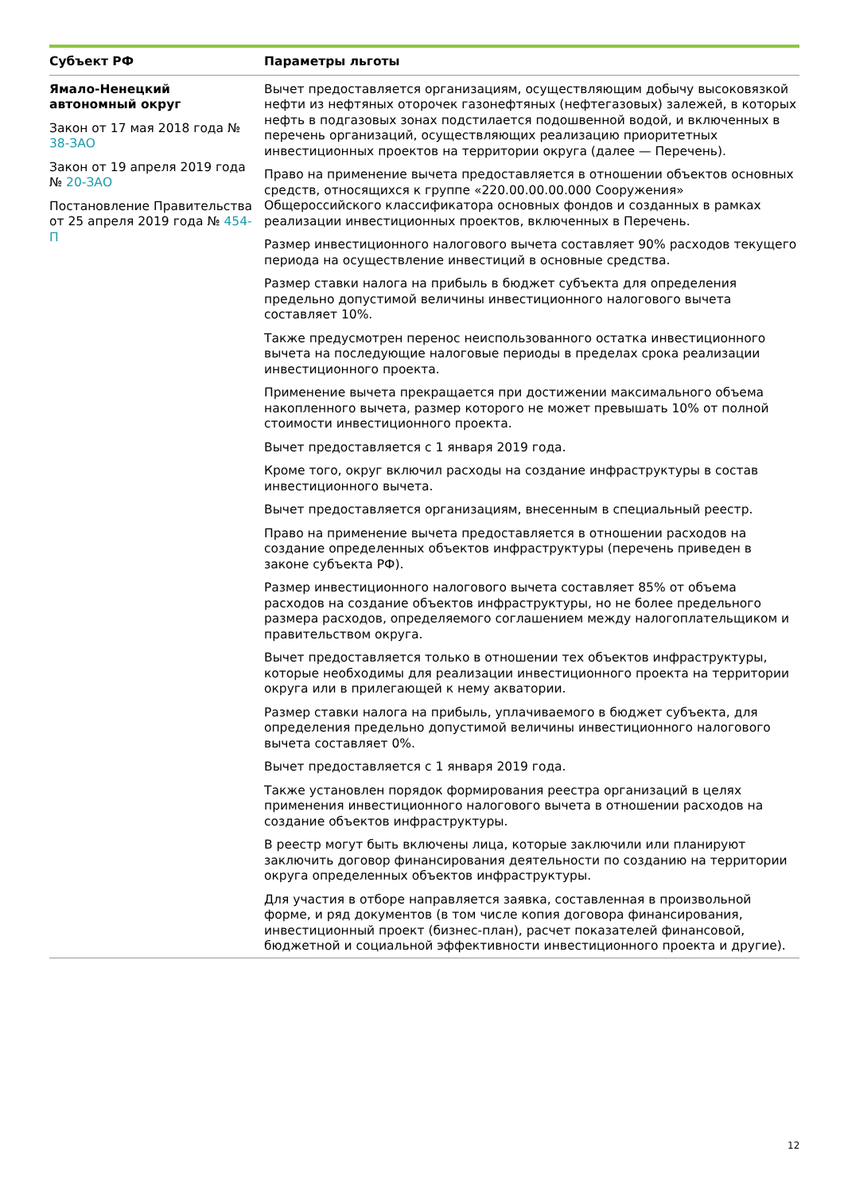| Субъект РФ | Параметры льготы |
| --- | --- |
| Ямало-Ненецкий автономный округ Закон от 17 мая 2018 года № 38-ЗАО Закон от 19 апреля 2019 года № 20-ЗАО Постановление Правительства от 25 апреля 2019 года № 454-П | Вычет предоставляется организациям, осуществляющим добычу высоковязкой нефти из нефтяных оторочек газонефтяных (нефтегазовых) залежей, в которых нефть в подгазовых зонах подстилается подошвенной водой, и включенных в перечень организаций, осуществляющих реализацию приоритетных инвестиционных проектов на территории округа (далее — Перечень). Право на применение вычета предоставляется в отношении объектов основных средств, относящихся к группе «220.00.00.00.000 Сооружения» Общероссийского классификатора основных фондов и созданных в рамках реализации инвестиционных проектов, включенных в Перечень. Размер инвестиционного налогового вычета составляет 90% расходов текущего периода на осуществление инвестиций в основные средства. Размер ставки налога на прибыль в бюджет субъекта для определения предельно допустимой величины инвестиционного налогового вычета составляет 10%. Также предусмотрен перенос неиспользованного остатка инвестиционного вычета на последующие налоговые периоды в пределах срока реализации инвестиционного проекта. Применение вычета прекращается при достижении максимального объема накопленного вычета, размер которого не может превышать 10% от полной стоимости инвестиционного проекта. Вычет предоставляется с 1 января 2019 года. Кроме того, округ включил расходы на создание инфраструктуры в состав инвестиционного вычета. Вычет предоставляется организациям, внесенным в специальный реестр. Право на применение вычета предоставляется в отношении расходов на создание определенных объектов инфраструктуры (перечень приведен в законе субъекта РФ). Размер инвестиционного налогового вычета составляет 85% от объема расходов на создание объектов инфраструктуры, но не более предельного размера расходов, определяемого соглашением между налогоплательщиком и правительством округа. Вычет предоставляется только в отношении тех объектов инфраструктуры, которые необходимы для реализации инвестиционного проекта на территории округа или в прилегающей к нему акватории. Размер ставки налога на прибыль, уплачиваемого в бюджет субъекта, для определения предельно допустимой величины инвестиционного налогового вычета составляет 0%. Вычет предоставляется с 1 января 2019 года. Также установлен порядок формирования реестра организаций в целях применения инвестиционного налогового вычета в отношении расходов на создание объектов инфраструктуры. В реестр могут быть включены лица, которые заключили или планируют заключить договор финансирования деятельности по созданию на территории округа определенных объектов инфраструктуры. Для участия в отборе направляется заявка, составленная в произвольной форме, и ряд документов (в том числе копия договора финансирования, инвестиционный проект (бизнес-план), расчет показателей финансовой, бюджетной и социальной эффективности инвестиционного проекта и другие). |
12